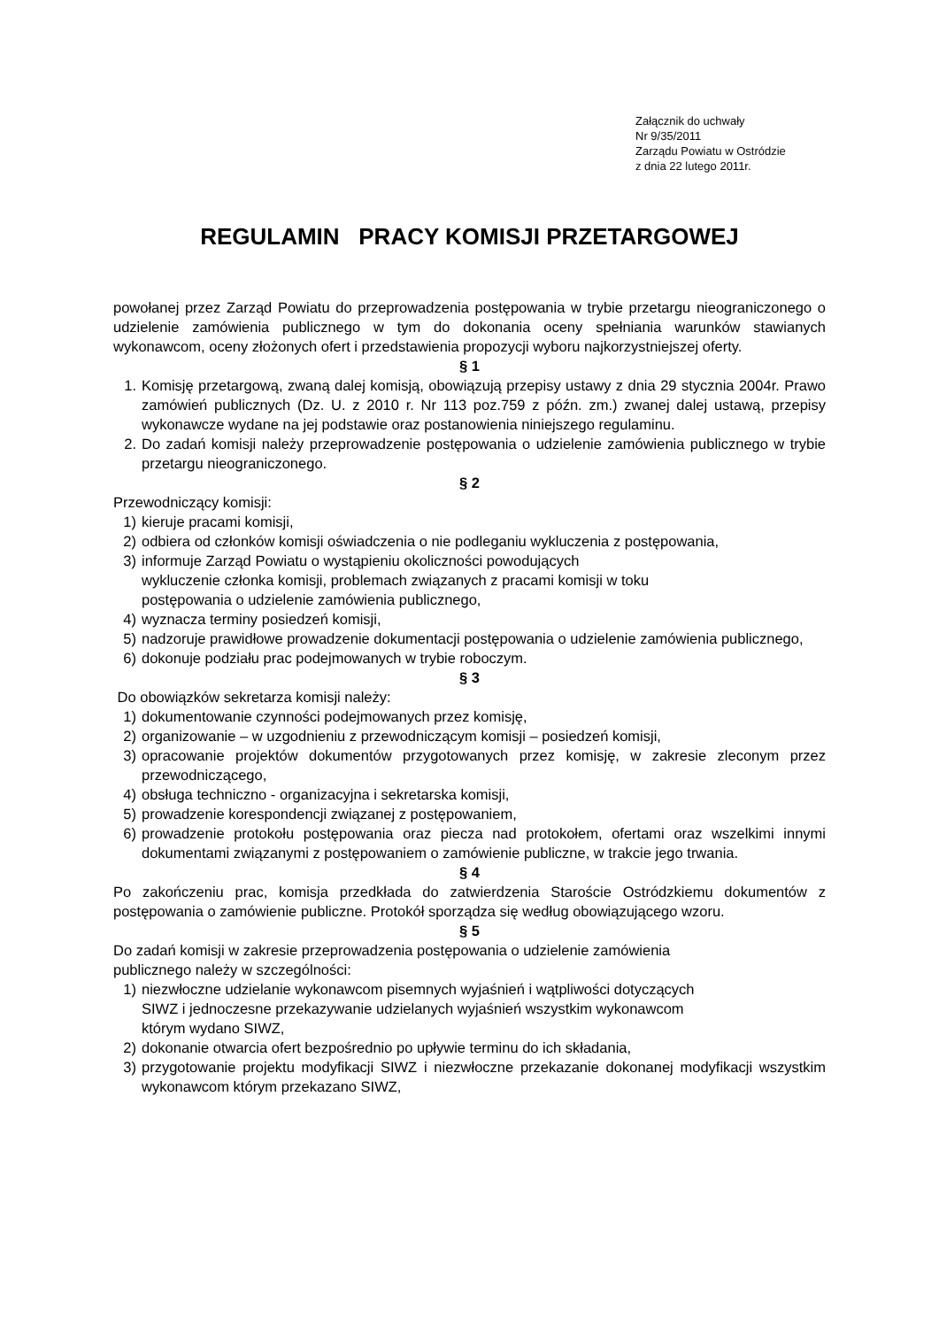Załącznik do uchwały
Nr 9/35/2011
Zarządu Powiatu w Ostródzie
z dnia 22 lutego 2011r.
REGULAMIN PRACY KOMISJI PRZETARGOWEJ
powołanej przez Zarząd Powiatu do przeprowadzenia postępowania w trybie przetargu nieograniczonego o udzielenie zamówienia publicznego w tym do dokonania oceny spełniania warunków stawianych wykonawcom, oceny złożonych ofert i przedstawienia propozycji wyboru najkorzystniejszej oferty.
§ 1
1. Komisję przetargową, zwaną dalej komisją, obowiązują przepisy ustawy z dnia 29 stycznia 2004r. Prawo zamówień publicznych (Dz. U. z 2010 r. Nr 113 poz.759 z późn. zm.) zwanej dalej ustawą, przepisy wykonawcze wydane na jej podstawie oraz postanowienia niniejszego regulaminu.
2. Do zadań komisji należy przeprowadzenie postępowania o udzielenie zamówienia publicznego w trybie przetargu nieograniczonego.
§ 2
Przewodniczący komisji:
1) kieruje pracami komisji,
2) odbiera od członków komisji oświadczenia o nie podleganiu wykluczenia z postępowania,
3) informuje Zarząd Powiatu o wystąpieniu okoliczności powodujących
wykluczenie członka komisji, problemach związanych z pracami komisji w toku
postępowania o udzielenie zamówienia publicznego,
4) wyznacza terminy posiedzeń komisji,
5) nadzoruje prawidłowe prowadzenie dokumentacji postępowania o udzielenie zamówienia publicznego,
6) dokonuje podziału prac podejmowanych w trybie roboczym.
§ 3
Do obowiązków sekretarza komisji należy:
1) dokumentowanie czynności podejmowanych przez komisję,
2) organizowanie – w uzgodnieniu z przewodniczącym komisji – posiedzeń komisji,
3) opracowanie projektów dokumentów przygotowanych przez komisję, w zakresie zleconym przez przewodniczącego,
4) obsługa techniczno - organizacyjna i sekretarska komisji,
5) prowadzenie korespondencji związanej z postępowaniem,
6) prowadzenie protokołu postępowania oraz piecza nad protokołem, ofertami oraz wszelkimi innymi dokumentami związanymi z postępowaniem o zamówienie publiczne, w trakcie jego trwania.
§ 4
Po zakończeniu prac, komisja przedkłada do zatwierdzenia Staroście Ostródzkiemu dokumentów z postępowania o zamówienie publiczne. Protokół sporządza się według obowiązującego wzoru.
§ 5
Do zadań komisji w zakresie przeprowadzenia postępowania o udzielenie zamówienia
publicznego należy w szczególności:
1) niezwłoczne udzielanie wykonawcom pisemnych wyjaśnień i wątpliwości dotyczących
SIWZ i jednoczesne przekazywanie udzielanych wyjaśnień wszystkim wykonawcom
którym wydano SIWZ,
2) dokonanie otwarcia ofert bezpośrednio po upływie terminu do ich składania,
3) przygotowanie projektu modyfikacji SIWZ i niezwłoczne przekazanie dokonanej modyfikacji wszystkim wykonawcom którym przekazano SIWZ,